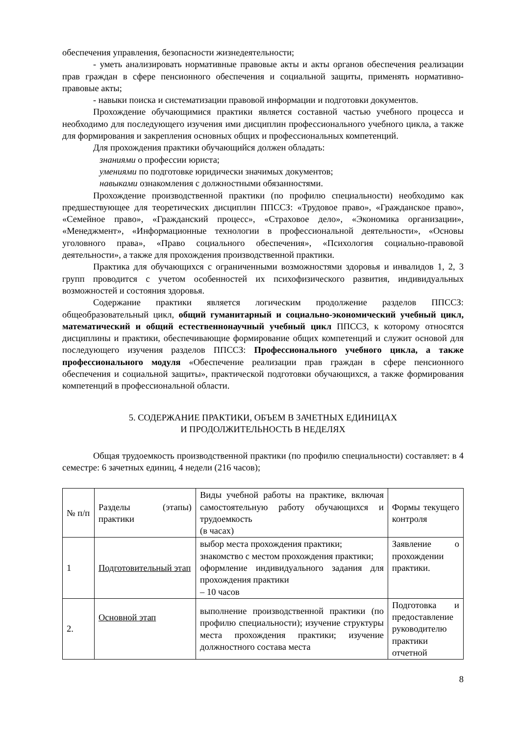обеспечения управления, безопасности жизнедеятельности;
- уметь анализировать нормативные правовые акты и акты органов обеспечения реализации прав граждан в сфере пенсионного обеспечения и социальной защиты, применять нормативно-правовые акты;
- навыки поиска и систематизации правовой информации и подготовки документов.
Прохождение обучающимися практики является составной частью учебного процесса и необходимо для последующего изучения ими дисциплин профессионального учебного цикла, а также для формирования и закрепления основных общих и профессиональных компетенций.
Для прохождения практики обучающийся должен обладать:
знаниями о профессии юриста;
умениями по подготовке юридически значимых документов;
навыками ознакомления с должностными обязанностями.
Прохождение производственной практики (по профилю специальности) необходимо как предшествующее для теоретических дисциплин ППССЗ: «Трудовое право», «Гражданское право», «Семейное право», «Гражданский процесс», «Страховое дело», «Экономика организации», «Менеджмент», «Информационные технологии в профессиональной деятельности», «Основы уголовного права», «Право социального обеспечения», «Психология социально-правовой деятельности», а также для прохождения производственной практики.
Практика для обучающихся с ограниченными возможностями здоровья и инвалидов 1, 2, 3 групп проводится с учетом особенностей их психофизического развития, индивидуальных возможностей и состояния здоровья.
Содержание практики является логическим продолжение разделов ППССЗ: общеобразовательный цикл, общий гуманитарный и социально-экономический учебный цикл, математический и общий естественнонаучный учебный цикл ППССЗ, к которому относятся дисциплины и практики, обеспечивающие формирование общих компетенций и служит основой для последующего изучения разделов ППССЗ: Профессионального учебного цикла, а также профессионального модуля «Обеспечение реализации прав граждан в сфере пенсионного обеспечения и социальной защиты», практической подготовки обучающихся, а также формирования компетенций в профессиональной области.
5. СОДЕРЖАНИЕ ПРАКТИКИ, ОБЪЕМ В ЗАЧЕТНЫХ ЕДИНИЦАХ
И ПРОДОЛЖИТЕЛЬНОСТЬ В НЕДЕЛЯХ
Общая трудоемкость производственной практики (по профилю специальности) составляет: в 4 семестре: 6 зачетных единиц, 4 недели (216 часов);
| № п/п | Разделы (этапы) практики | Виды учебной работы на практике, включая самостоятельную работу обучающихся и трудоемкость (в часах) | Формы текущего контроля |
| 1 | Подготовительный этап | выбор места прохождения практики; знакомство с местом прохождения практики; оформление индивидуального задания для прохождения практики – 10 часов | Заявление о прохождении практики. |
| 2. | Основной этап | выполнение производственной практики (по профилю специальности); изучение структуры места прохождения практики; изучение должностного состава места | Подготовка и предоставление руководителю практики отчетной |
8